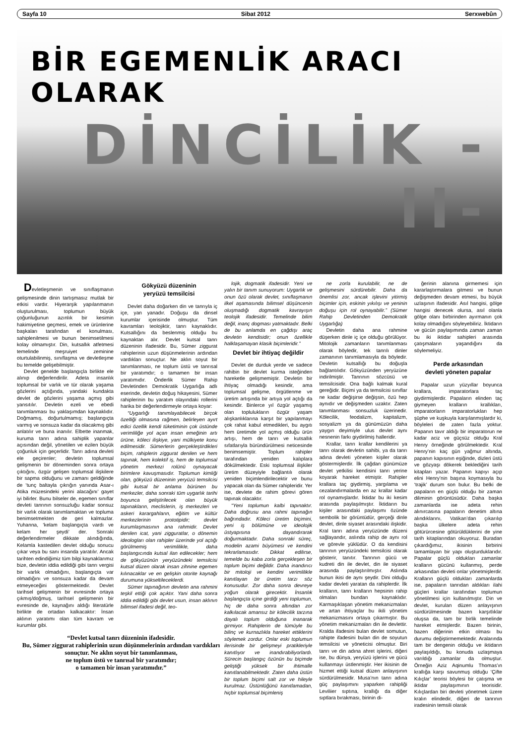Sayfa 10 Sibat 2012 Serxwebûn
BİR EGEMENLİK ARACI OLARAK
DİNCİLİK -II-
Devletleşmenin ve sınıflaşmanın gelişmesinde dinin tartışmasız mutlak bir etkisi vardır. Hiyerarşik yapılanmanın oluşturulması, toplumun büyük çoğunluğunun azınlık bir kesimin hakimiyetine geçmesi, emek ve ürünlerine başkaları tarafından el konulması, sahiplenilmesi ve bunun benimsetilmesi kolay olmamıştır. Din, kutsallık atfetmesi temelinde meşruiyet zeminine oturtulabilinmiş, sınıflaşma ve devletleşme bu temelde gelişebilmiştir.
Devlet genelde başlangıçla birlikte ele alınıp değerlendirilir. Adeta insanlık toplumsal bir varlık ve tür olarak yaşama gözlerini açtığında, yandaki kundakta devlet de gözlerini yaşama açmış gibi yansıtılır. Devletin ezeli ve ebedi tanımlanması bu yaklaşımdan kaynaklıdır. Doğmamış, doğurtulmamış; başlangıçta varmış ve sonsuza kadar da olacakmış gibi anlatılır ve buna inanılır. Elbette inanmak, kuruma tanrı adına sahiplik yapanlar açısından değil, yönetilen ve ezilen büyük çoğunluk için geçerlidir. Tanrı adına devleti ele geçirenler; devletin toplumsal gelişmenin bir döneminden sonra ortaya çıktığını, özgür gelişen toplumsal ilişkilere bir sapma olduğunu ve zamanı geldiğinde de ‘tunç baltayla çıkrığın yanında Asar-ı Atika müzesindeki yerini alacağını’ gayet iyi bilirler. Bunu bilseler de, egemen sınıflar devleti tanrının sonsuzluğu kadar sonsuz bir varlık olarak tanımlamaktan ve topluma benimsetmekten de geri kalmazlar. Yuhanna, ‘kelam başlangıçta vardı ve kelam her şeydi’ der. Sonraki değerlendirmeler dikkate alındığında, Kelamla kastedilen devlet olduğu sonucu çıkar veya bu sanı insanda yaratılır. Ancak tarihten edindiğimiz tüm bilgi kaynaklarımız bize, devletin iddia edildiği gibi tanrı vergisi bir varlık olmadığını, başlangıçta var olmadığını ve sonsuza kadar da devam etmeyeceğini göstermektedir. Devlet tarihsel gelişmenin bir evresinde ortaya çıkmış/doğmuş, tarihsel gelişmenin bir evresinde de, kaynağını aldığı literatürle birlikte de ortadan kalkacaktır: İnsan aklının yaratımı olan tüm kavram ve kurumlar gibi.
Gökyüzü düzeninin
yeryüzü temsilcisi
Devlet daha doğarken din ve tanrıyla iç içe, yan yanadır. Doğuşu da dinsel kurumlar içerisinde olmuştur. Tüm kavramları teolojiktir, tanrı kaynaklıdır. Kutsallığını da beslenmiş olduğu bu kaynaktan alır. Devlet kutsal tanrı düzeninin ifadesidir. Bu, Sümer ziggurat rahiplerinin uzun düşünmelerinin ardından vardıkları sonuçtur. Ne aklın soyut bir tanımlanması, ne toplum üstü ve tanrısal bir yaratımdır; o tamamen bir insan yaratımıdır. Önderlik Sümer Rahip Devletinden Demokratik Uygarlığa adlı eserinde, devletin doğuş hikayesini, Sümer rahiplerinin bu yaratım olayındaki rollerini harika bir değerlendirmeyle ortaya koyar:
“Uygarlığı tanımlayabilecek birçok özelliği olmasına rağmen, belirleyen ayırt edici özellik kendi tüketiminin çok üstünde verimliliğe yol açan insan emeğinin artı ürüne, köleci ilişkiye, yani mülkiyete konu edilmesidir. Sümerlerin gerçekleştirdikleri biçim, rahiplerin ziggurat denilen ve hem tapınak, hem kolektif iş, hem de toplumsal yönetim merkezi rolünü oynayacak birimlere kavuşmasıdır. Toplumun kimliği olan, gökyüzü düzeninin yeryüzü temsilcisi gibi kutsal bir anlama bürünen bu merkezler, daha sonraki tüm uygarlık tarihi boyunca geliştirilecek olan büyük tapınakların, meclislerin, iş merkezleri ve askeri karargahların, eğitim ve kültür merkezlerinin prototipidir; devlet kurumlaşmasının ana rahmidir. Devlet denilen icat, yani zigguratlar, o dönemin ideologları olan rahipler üzerinde yol açtığı görülmemiş verimlilikle, daha başlangıcında kutsal ilan edilecekler; hem de gökyüzünün yeryüzündeki temsilcisi kutsal düzen olarak insan zihnine egemen kılınacaklar ve en gelişkin otorite kaynağı durumuna yükseltileceklerdi.
Sümer tapınağının devletin ana rahmini teşkil ettiği çok açıktır. Yani daha sonra iddia edildiği gibi devlet usun, insan aklının bilimsel ifadesi değil, teo-
lojik, dogmatik ifadesidir. Yeni ve yalın bir tanım sunuyorum: Uygarlık ve onun özü olarak devlet, sınıflaşmanın ilkel aşamasında bilimsel düşüncenin oluşmadığı dogmatik kavrayışın teolojik ifadesidir. Temelinde bilim değil, inanç dogması yatmaktadır. Belki de bu anlamda en çağdışı araç devletin kendisidir; onun özellikle halklaşamayan klasik biçimleridir.”
Devlet bir ihtiyaç değildir
Devlet de durduk yerde ve sadece rahibin bir devlet kurma isteğinden hareketle gelişmemiştir. Devletin bir ihtiyaç olmadığı kesindir, ama toplumsal gelişme, örgütlenme ve üretim artışında bir artıya yol açtığı da kesindir. Binlerce yıl özgür yaşamış olan toplulukların özgür yaşam alışkanlıklarına karşıt bir yapılanmayı çok rahat kabul etmedikleri, bu aygıtı hem üretimde yol açmış olduğu ürün artışı, hem de tanrı ve kutsallık sıfatlarıyla büründürülmesi neticesinde benimsemiştir. Toplum rahipler tarafından yeniden kalıplara dökülmektedir. Eski toplumsal ilişkiler üretim düzeyiyle bağlantılı olarak yeniden biçimlendirilecektir ve bunu yapacak olan da Sümer rahipleridir. Yer ise, devlete de rahim görevi gören tapınak olacaktır.
“Yeni toplumun kalbi tapınaktır. Daha doğrusu ana rahmi tapınağın bağrındadır. Köleci üretim biçimini, yeni iş bölümüne ve ideolojik üstyapısına dayandırarak doğurmaktadır. Daha sonraki süreç, modelin azami büyümesi ve kendini tekrarlamasıdır. Dikkat edilirse, temelde bu kaba zorla gerçekleşen bir toplum biçimi değildir. Daha inandırıcı bir mitoloji ve kendini verimlilikle kanıtlayan bir üretim tarzı söz konusudur. Zor daha sonra devreye yoğun olarak girecektir. İnsanlık başlangıçta içine girdiği yeni toplumun, hiç de daha sonra altından zor kalkılacak amansız bir kölecilik tarzına dayalı toplum olduğuna inanarak girmiyor. Rahiplerin de tümüyle bu bilinç ve kurnazlıkla hareket ettiklerini söylemek zordur. Onlar eski toplumun ilerisinde bir gelişmeyi pratikleriyle kanıtlıyor ve inandırabiliyorlardı. Sürecin başlangıç özünün bu biçimde geliştiği yüksek bir ihtimalle kanıtlanabilmektedir. Zaten daha üstün bir toplum biçimi salt zor ve hileyle kurulmaz. Üstünlüğünü kanıtlamadan, hiçbir toplumsal biçimleniş
ne zorla kurulabilir, ne de gelişmesini sürdürebilir. Daha da önemlisi zor, ancak işlevini yitirmiş biçimler için, eskinin yıkılışı ve yeninin doğuşu için rol oynayabilir.” (Sümer Rahip Devletinden Demokratik Uygarlığa)
Devletin daha ana rahmine düşerken dinle iç içe olduğu görülüyor. Mitolojik zamanların tanımlanması olarak böyledir, tek tanrılı dinler zamanının tanımlamasıyla da böyledir. Devletin kutsallığı bu doğuşla bağlantılıdır. Gökyüzünden yeryüzüne indirilmiştir. Tanrının sözcüsü ve temsilcisidir. Ona bağlı kalmak kural gereğidir. Biçimi ya da temsilcisi sınıflar ne kadar değişirse değişsin, özü hep aynıdır ve değişmeden uzaktır. Zaten tanımlanması sonsuzluk üzerinedir. Kölecilik, feodalizm, kapitalizm, sosyalizm ya da günümüzün daha yaygın deyimiyle ulus devlet aynı nesnenin farkı giydirilmiş halleridir.
Krallar, tanrı krallar kendilerini ya tanrı olarak devletin sahibi, ya da tanrı adına devleti yöneten kişiler olarak göstermişlerdir. İlk çağdan günümüze devlet yetkilisi kendisini tanrı yerine koyarak hareket etmiştir. Rahipler krallara taç giydirmiş, yargılama ve cezalandırmalarda en az krallar kadar rol oynamışlardır. İktidar bu iki kesim arasında paylaşılmıştır. İktidarın bu kişiler arasındaki paylaşımı özünde sembolik bir görüntüdür, gerçeği dinle devlet, dinle siyaset arasındaki ilişkidir. Kral tanrı adına yeryüzünde düzeni sağlayandır, aslında rahip de aynı rol ve görevle yüklüdür. O da kendisini tanrının yeryüzündeki temsilcisi olarak gösterir, tanıtır. Tanrının gücü ve kudreti din ile devlet, din ile siyaset arasında paylaştırılmıştır. Aslında bunun ikisi de aynı şeydir. Dini olduğu kadar devleti yaratan da rahiplerdir. İlk kralların, tanrı kralların hepsinin rahip olmaları bundan kaynaklıdır. Karmaşıklaşan yönetim mekanizmaları ve artan ihtiyaçlar bu ikili yönetim mekanizmasını ortaya çıkarmıştır. Bu yönetim mekanizmaları din ile devlettir. Kralda ifadesini bulan devlet somutun, rahipte ifadesini bulan din de soyutun temsilcisi ve yöneticisi olmuştur. Biri tanrı ve din adına ahret işlerini, diğeri ise, bu dünya, yeryüzü işlerini ve gücü kullanmayı üstlenmiştir. Her ikisinin de hizmet ettiği kutsal düzen anlayışının sürdürülmesidir. Musa’nın tanrı adına güç paylaşımını yaparken rahipliği Leviliier sıptına, krallığı da diğer sıptlara bırakması, birinin di-
ğerinin alanına girmemesi için kararlaştırmalara gitmesi ve bunun değişmeden devam etmesi, bu büyük uzlaşının ifadesidir. Asıl hangisi, gölge hangisi denecek olursa, asıl olanla gölge olanı birbirinden ayırmanın çok kolay olmadığını söyleyebiliriz. İktidarın ve gücün paylaşımında zaman zaman bu iki iktidar sahipleri arasında çatışmaların yaşandığını da söylemeliyiz.
Perde arkasından
devleti yöneten papalar
Papalar uzun yüzyıllar boyunca krallara, imparatorlara taç giydirmişlerdir. Papaların elinden taç giymeyen kralların krallıkları, imparatorların imparatorlukları hep şüphe ve kuşkuyla karşılanmışlardır ki, böyleleri de zaten fazla yoktur. Papanın tavır aldığı bir imparatorun ne kadar aciz ve güçsüz olduğu Kral Henry örneğinde görülmektedir. Kral Henry’nin kaç gün yağmur altında, papanın kapısının eşiğinde, dizleri üstü ve gözyaşı dökerek beklediğini tarih kitapları yazar. Papanın kapıyı açıp elini Henry’nin başına koymasıyla bu ‘trajik’ durum son bulur. Bu belki de papaların en güçlü olduğu bir zaman diliminin görüntüsüdür. Daha başka zamanlarda ise adeta rehin alınırcasına papaların denetim altına alındıklarını, Vatikan’dan çıkarılıp başka ülkelere adeta rehin götürürcesine götürüldüklerini de yine tarih kitaplarından okuyoruz. Buradan çıkardığımız, ikisinin birbirini tamamlayan bir yapı oluşturduklarıdır. Papalar güçlü oldukları zamanlar kralların gücünü kullanmış, perde arkasından devleti onlar yönetmişlerdir. Kralların güçlü oldukları zamanlarda ise, papaların tanrıdan aldıkları ilahi güçleri krallar tarafından toplumun yönetilmesi için kullanılmıştır. Din ve devlet, kurulan düzen anlayışının sürdürülmesinde bazen karşıtlıklar oluşsa da, tam bir birlik temelinde hareket etmişlerdir. Bazen birinin, bazen diğerinin etkin olması bu durumu değiştirmemektedir. Aralarında tam bir dengenin olduğu ve iktidarın paylaşıldığı, bu konuda uzlaşmaya varıldığı zamanlar da olmuştur. Örneğin Aziz Aqinumlu Thomas’ın krallığa karşı savunmuş olduğu ‘Çifte Kılıçlar’ teorisi böylesi bir çatışma ve iktidar paylaşımının teorisidir. Kılıçlardan biri devleti yönetmek üzere kralın elindedir, diğeri de tanrının iradesinin temsili olarak
“Devlet kutsal tanrı düzeninin ifadesidir.
Bu, Sümer ziggurat rahiplerinin uzun düşünmelerinin ardından vardıkları sonuçtur. Ne aklın soyut bir tanımlanması,
ne toplum üstü ve tanrısal bir yaratımdır;
o tamamen bir insan yaratımıdır.”